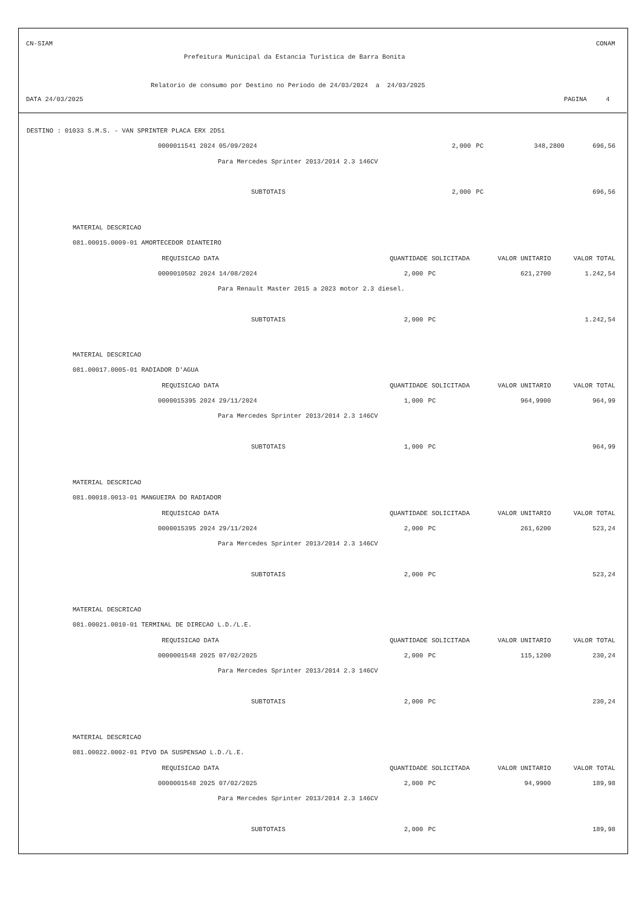CN-SIAM
CONAM
Prefeitura Municipal da Estancia Turistica de Barra Bonita
Relatorio de consumo por Destino no Periodo de 24/03/2024 a 24/03/2025
DATA 24/03/2025
PAGINA 4
| DESTINO : 01033 S.M.S. - VAN SPRINTER PLACA ERX 2D51 | | | | | |
| | 0000011541 2024 05/09/2024 | 2,000 | PC | 348,2800 | 696,56 |
| | Para Mercedes Sprinter 2013/2014 2.3 146CV | | | | |
| | SUBTOTAIS | 2,000 | PC | | 696,56 |
| MATERIAL DESCRICAO | | | | | |
| 081.00015.0009-01 AMORTECEDOR DIANTEIRO | | | | | |
| | REQUISICAO DATA | QUANTIDADE SOLICITADA | | VALOR UNITARIO | VALOR TOTAL |
| | 0000010502 2024 14/08/2024 | 2,000 | PC | 621,2700 | 1.242,54 |
| | Para Renault Master 2015 a 2023 motor 2.3 diesel. | | | | |
| | SUBTOTAIS | 2,000 | PC | | 1.242,54 |
| MATERIAL DESCRICAO | | | | | |
| 081.00017.0005-01 RADIADOR D'AGUA | | | | | |
| | REQUISICAO DATA | QUANTIDADE SOLICITADA | | VALOR UNITARIO | VALOR TOTAL |
| | 0000015395 2024 29/11/2024 | 1,000 | PC | 964,9900 | 964,99 |
| | Para Mercedes Sprinter 2013/2014 2.3 146CV | | | | |
| | SUBTOTAIS | 1,000 | PC | | 964,99 |
| MATERIAL DESCRICAO | | | | | |
| 081.00018.0013-01 MANGUEIRA DO RADIADOR | | | | | |
| | REQUISICAO DATA | QUANTIDADE SOLICITADA | | VALOR UNITARIO | VALOR TOTAL |
| | 0000015395 2024 29/11/2024 | 2,000 | PC | 261,6200 | 523,24 |
| | Para Mercedes Sprinter 2013/2014 2.3 146CV | | | | |
| | SUBTOTAIS | 2,000 | PC | | 523,24 |
| MATERIAL DESCRICAO | | | | | |
| 081.00021.0010-01 TERMINAL DE DIRECAO L.D./L.E. | | | | | |
| | REQUISICAO DATA | QUANTIDADE SOLICITADA | | VALOR UNITARIO | VALOR TOTAL |
| | 0000001548 2025 07/02/2025 | 2,000 | PC | 115,1200 | 230,24 |
| | Para Mercedes Sprinter 2013/2014 2.3 146CV | | | | |
| | SUBTOTAIS | 2,000 | PC | | 230,24 |
| MATERIAL DESCRICAO | | | | | |
| 081.00022.0002-01 PIVO DA SUSPENSAO L.D./L.E. | | | | | |
| | REQUISICAO DATA | QUANTIDADE SOLICITADA | | VALOR UNITARIO | VALOR TOTAL |
| | 0000001548 2025 07/02/2025 | 2,000 | PC | 94,9900 | 189,98 |
| | Para Mercedes Sprinter 2013/2014 2.3 146CV | | | | |
| | SUBTOTAIS | 2,000 | PC | | 189,98 |